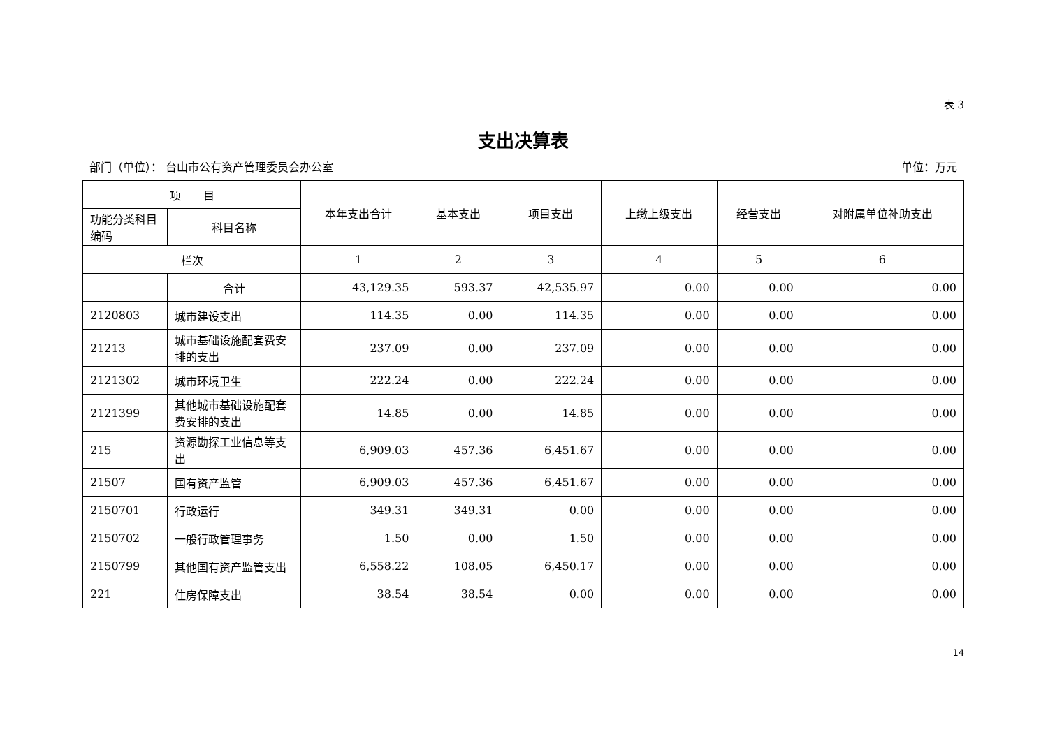表 3
支出决算表
部门（单位）： 台山市公有资产管理委员会办公室 单位：万元
| 项 目 | | 本年支出合计 | 基本支出 | 项目支出 | 上缴上级支出 | 经营支出 | 对附属单位补助支出 |
| --- | --- | --- | --- | --- | --- | --- | --- |
| 功能分类科目编码 | 科目名称 | | | | | | |
| 栏次 | | 1 | 2 | 3 | 4 | 5 | 6 |
| | 合计 | 43,129.35 | 593.37 | 42,535.97 | 0.00 | 0.00 | 0.00 |
| 2120803 | 城市建设支出 | 114.35 | 0.00 | 114.35 | 0.00 | 0.00 | 0.00 |
| 21213 | 城市基础设施配套费安排的支出 | 237.09 | 0.00 | 237.09 | 0.00 | 0.00 | 0.00 |
| 2121302 | 城市环境卫生 | 222.24 | 0.00 | 222.24 | 0.00 | 0.00 | 0.00 |
| 2121399 | 其他城市基础设施配套费安排的支出 | 14.85 | 0.00 | 14.85 | 0.00 | 0.00 | 0.00 |
| 215 | 资源勘探工业信息等支出 | 6,909.03 | 457.36 | 6,451.67 | 0.00 | 0.00 | 0.00 |
| 21507 | 国有资产监管 | 6,909.03 | 457.36 | 6,451.67 | 0.00 | 0.00 | 0.00 |
| 2150701 | 行政运行 | 349.31 | 349.31 | 0.00 | 0.00 | 0.00 | 0.00 |
| 2150702 | 一般行政管理事务 | 1.50 | 0.00 | 1.50 | 0.00 | 0.00 | 0.00 |
| 2150799 | 其他国有资产监管支出 | 6,558.22 | 108.05 | 6,450.17 | 0.00 | 0.00 | 0.00 |
| 221 | 住房保障支出 | 38.54 | 38.54 | 0.00 | 0.00 | 0.00 | 0.00 |
14